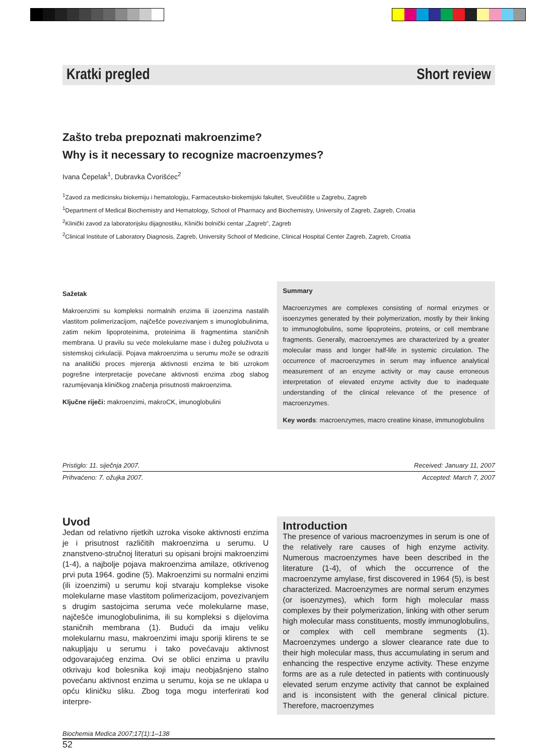Kratki pregled Short review
Zašto treba prepoznati makroenzime?
Why is it necessary to recognize macroenzymes?
Ivana Čepelak<sup>1</sup>, Dubravka Čvorišćec<sup>2</sup>
<sup>1</sup> Zavod za medicinsku biokemiju i hematologiju, Farmaceutsko-biokemijski fakultet, Sveučilište u Zagrebu, Zagreb
<sup>1</sup> Department of Medical Biochemistry and Hematology, School of Pharmacy and Biochemistry, University of Zagreb, Zagreb, Croatia
<sup>2</sup> Klinički zavod za laboratorijsku dijagnostiku, Klinički bolnički centar „Zagreb", Zagreb
<sup>2</sup> Clinical Institute of Laboratory Diagnosis, Zagreb, University School of Medicine, Clinical Hospital Center Zagreb, Zagreb, Croatia
Sažetak
Makroenzimi su kompleksi normalnih enzima ili izoenzima nastalih vlastitom polimerizacijom, najčešće povezivanjem s imunoglobulinima, zatim nekim lipoproteinima, proteinima ili fragmentima staničnih membrana. U pravilu su veće molekularne mase i dužeg poluživota u sistemskoj cirkulaciji. Pojava makroenzima u serumu može se odraziti na analitički proces mjerenja aktivnosti enzima te biti uzrokom pogrešne interpretacije povećane aktivnosti enzima zbog slabog razumijevanja kliničkog značenja prisutnosti makroenzima.
Ključne riječi: makroenzimi, makroCK, imunoglobulini
Summary
Macroenzymes are complexes consisting of normal enzymes or isoenzymes generated by their polymerization, mostly by their linking to immunoglobulins, some lipoproteins, proteins, or cell membrane fragments. Generally, macroenzymes are characterized by a greater molecular mass and longer half-life in systemic circulation. The occurrence of macroenzymes in serum may influence analytical measurement of an enzyme activity or may cause erroneous interpretation of elevated enzyme activity due to inadequate understanding of the clinical relevance of the presence of macroenzymes.
Key words: macroenzymes, macro creatine kinase, immunoglobulins
Pristiglo: 11. siječnja 2007. Received: January 11, 2007
Prihvaćeno: 7. ožujka 2007. Accepted: March 7, 2007
Uvod
Jedan od relativno rijetkih uzroka visoke aktivnosti enzima je i prisutnost različitih makroenzima u serumu. U znanstveno-stručnoj literaturi su opisani brojni makroenzimi (1-4), a najbolje pojava makroenzima amilaze, otkrivenog prvi puta 1964. godine (5). Makroenzimi su normalni enzimi (ili izoenzimi) u serumu koji stvaraju komplekse visoke molekularne mase vlastitom polimerizacijom, povezivanjem s drugim sastojcima seruma veće molekularne mase, najčešće imunoglobulinima, ili su kompleksi s dijelovima staničnih membrana (1). Budući da imaju veliku molekularnu masu, makroenzimi imaju sporiji klirens te se nakupljaju u serumu i tako povećavaju aktivnost odgovarajućeg enzima. Ovi se oblici enzima u pravilu otkrivaju kod bolesnika koji imaju neobjašnjeno stalno povećanu aktivnost enzima u serumu, koja se ne uklapa u opću kliničku sliku. Zbog toga mogu interferirati kod interpre-
Introduction
The presence of various macroenzymes in serum is one of the relatively rare causes of high enzyme activity. Numerous macroenzymes have been described in the literature (1-4), of which the occurrence of the macroenzyme amylase, first discovered in 1964 (5), is best characterized. Macroenzymes are normal serum enzymes (or isoenzymes), which form high molecular mass complexes by their polymerization, linking with other serum high molecular mass constituents, mostly immunoglobulins, or complex with cell membrane segments (1). Macroenzymes undergo a slower clearance rate due to their high molecular mass, thus accumulating in serum and enhancing the respective enzyme activity. These enzyme forms are as a rule detected in patients with continuously elevated serum enzyme activity that cannot be explained and is inconsistent with the general clinical picture. Therefore, macroenzymes
Biochemia Medica 2007;17(1):1–138
52